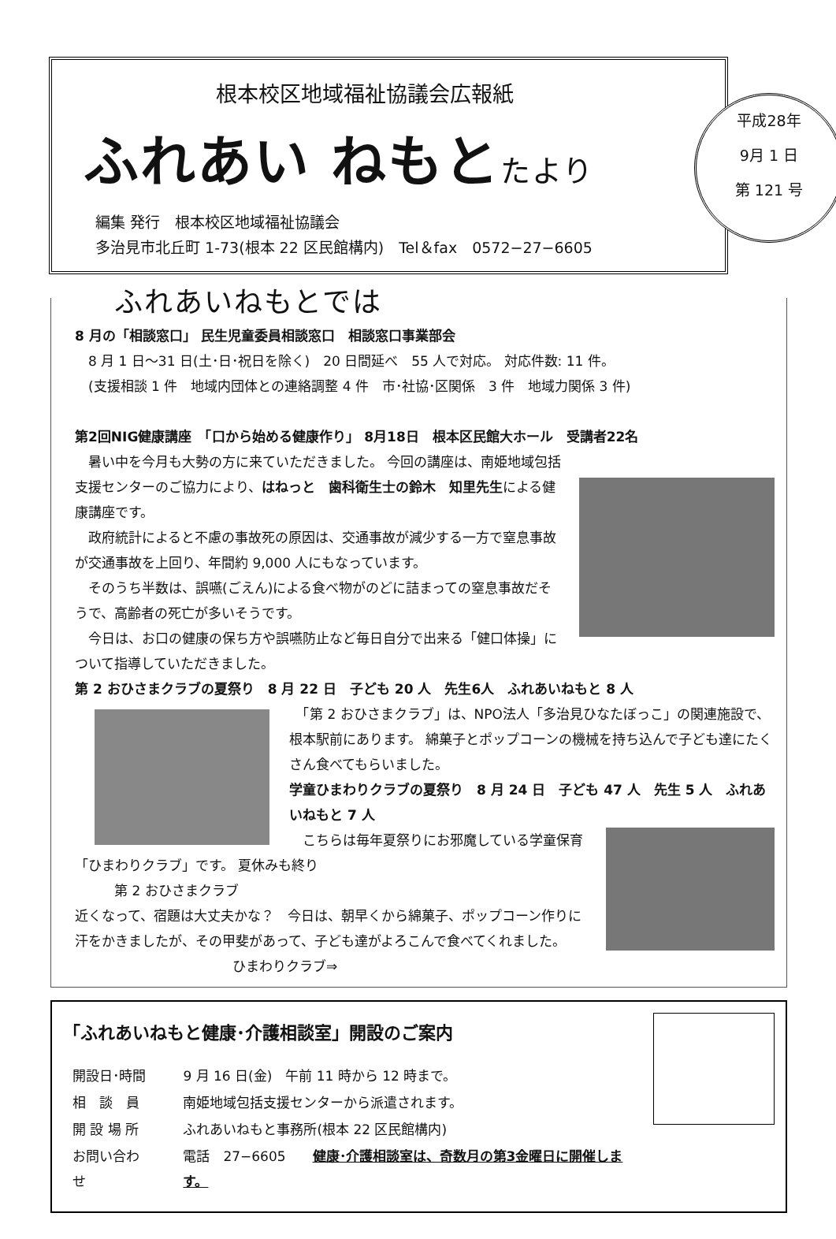根本校区地域福祉協議会広報紙
ふれあい ねもとたより
編集 発行　根本校区地域福祉協議会
多治見市北丘町 1-73(根本 22 区民館構内)　Tel＆fax　0572−27−6605
平成28年
9月 1 日
第 121 号
ふれあいねもとでは
8 月の「相談窓口」 民生児童委員相談窓口　相談窓口事業部会
　8 月 1 日～31 日(土･日･祝日を除く)　20 日間延べ　55 人で対応。 対応件数: 11 件。
　(支援相談 1 件　地域内団体との連絡調整 4 件　市･社協･区関係　3 件　地域力関係 3 件)
第2回NIG健康講座　「口から始める健康作り」 8月18日　根本区民館大ホール　受講者22名
　暑い中を今月も大勢の方に来ていただきました。 今回の講座は、南姫地域包括支援センターのご協力により、はねっと　歯科衛生士の鈴木　知里先生による健康講座です。
　政府統計によると不慮の事故死の原因は、交通事故が減少する一方で窒息事故が交通事故を上回り、年間約 9,000 人にもなっています。
　そのうち半数は、誤嚥(ごえん)による食べ物がのどに詰まっての窒息事故だそうで、高齢者の死亡が多いそうです。
　今日は、お口の健康の保ち方や誤嚥防止など毎日自分で出来る「健口体操」について指導していただきました。
第 2 おひさまクラブの夏祭り　8 月 22 日　子ども 20 人　先生6人　ふれあいねもと 8 人
　「第 2 おひさまクラブ」は、NPO法人「多治見ひなたぼっこ」の関連施設で、根本駅前にあります。 綿菓子とポップコーンの機械を持ち込んで子ども達にたくさん食べてもらいました。
学童ひまわりクラブの夏祭り　8 月 24 日　子ども 47 人　先生 5 人　ふれあいねもと 7 人
　こちらは毎年夏祭りにお邪魔している学童保育「ひまわりクラブ」です。 夏休みも終り
第 2 おひさまクラブ
近くなって、宿題は大丈夫かな？　今日は、朝早くから綿菓子、ポップコーン作りに汗をかきましたが、その甲斐があって、子ども達がよろこんで食べてくれました。 ひまわりクラブ⇒
「ふれあいねもと健康･介護相談室」開設のご案内
| 開設日･時間 | 9 月 16 日(金) 午前 11 時から 12 時まで。 |
| 相 談 員 | 南姫地域包括支援センターから派遣されます。 |
| 開 設 場 所 | ふれあいねもと事務所(根本 22 区民館構内) |
| お問い合わせ | 電話 27−6605 健康･介護相談室は、奇数月の第3金曜日に開催します。 |